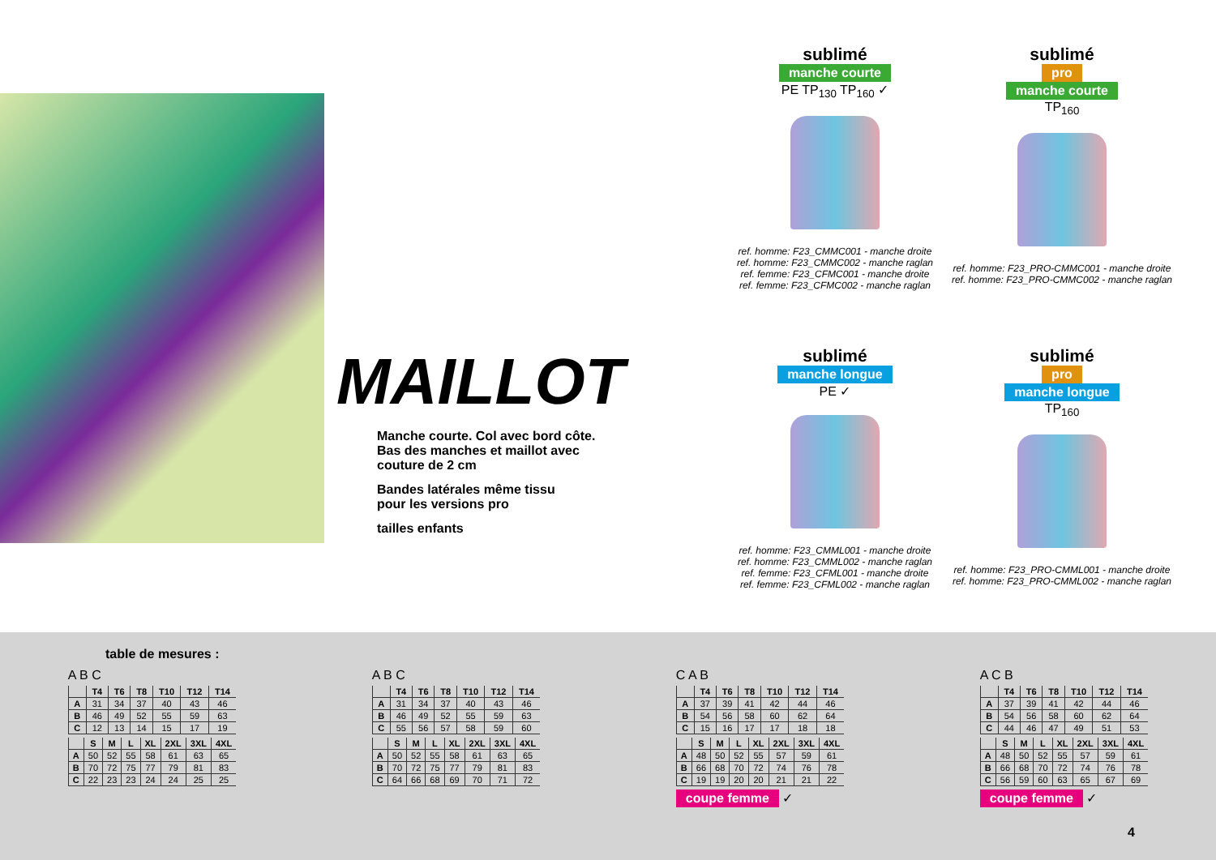MAILLOT
Manche courte. Col avec bord côte.
Bas des manches et maillot avec
couture de 2 cm
Bandes latérales même tissu
pour les versions pro
tailles enfants
sublimé
manche courte
PE TP<sub>130</sub> TP<sub>160</sub> ✓
ref. homme: F23_CMMC001 - manche droite
ref. homme: F23_CMMC002 - manche raglan
ref. femme: F23_CFMC001 - manche droite
ref. femme: F23_CFMC002 - manche raglan
sublimé
pro
manche courte
TP<sub>160</sub>
ref. homme: F23_PRO-CMMC001 - manche droite
ref. homme: F23_PRO-CMMC002 - manche raglan
sublimé
manche longue
PE ✓
ref. homme: F23_CMML001 - manche droite
ref. homme: F23_CMML002 - manche raglan
ref. femme: F23_CFML001 - manche droite
ref. femme: F23_CFML002 - manche raglan
sublimé
pro
manche longue
TP<sub>160</sub>
ref. homme: F23_PRO-CMML001 - manche droite
ref. homme: F23_PRO-CMML002 - manche raglan
table de mesures :
A B C
| | T4 | T6 | T8 | T10 | T12 | T14 |
| --- | --- | --- | --- | --- | --- | --- |
| A | 31 | 34 | 37 | 40 | 43 | 46 |
| B | 46 | 49 | 52 | 55 | 59 | 63 |
| C | 12 | 13 | 14 | 15 | 17 | 19 |
| | S | M | L | XL | 2XL | 3XL | 4XL |
| --- | --- | --- | --- | --- | --- | --- | --- |
| A | 50 | 52 | 55 | 58 | 61 | 63 | 65 |
| B | 70 | 72 | 75 | 77 | 79 | 81 | 83 |
| C | 22 | 23 | 23 | 24 | 24 | 25 | 25 |
A B C
| | T4 | T6 | T8 | T10 | T12 | T14 |
| --- | --- | --- | --- | --- | --- | --- |
| A | 31 | 34 | 37 | 40 | 43 | 46 |
| B | 46 | 49 | 52 | 55 | 59 | 63 |
| C | 55 | 56 | 57 | 58 | 59 | 60 |
| | S | M | L | XL | 2XL | 3XL | 4XL |
| --- | --- | --- | --- | --- | --- | --- | --- |
| A | 50 | 52 | 55 | 58 | 61 | 63 | 65 |
| B | 70 | 72 | 75 | 77 | 79 | 81 | 83 |
| C | 64 | 66 | 68 | 69 | 70 | 71 | 72 |
C A B
| | T4 | T6 | T8 | T10 | T12 | T14 |
| --- | --- | --- | --- | --- | --- | --- |
| A | 37 | 39 | 41 | 42 | 44 | 46 |
| B | 54 | 56 | 58 | 60 | 62 | 64 |
| C | 15 | 16 | 17 | 17 | 18 | 18 |
| | S | M | L | XL | 2XL | 3XL | 4XL |
| --- | --- | --- | --- | --- | --- | --- | --- |
| A | 48 | 50 | 52 | 55 | 57 | 59 | 61 |
| B | 66 | 68 | 70 | 72 | 74 | 76 | 78 |
| C | 19 | 19 | 20 | 20 | 21 | 21 | 22 |
coupe femme ✓
A C B
| | T4 | T6 | T8 | T10 | T12 | T14 |
| --- | --- | --- | --- | --- | --- | --- |
| A | 37 | 39 | 41 | 42 | 44 | 46 |
| B | 54 | 56 | 58 | 60 | 62 | 64 |
| C | 44 | 46 | 47 | 49 | 51 | 53 |
| | S | M | L | XL | 2XL | 3XL | 4XL |
| --- | --- | --- | --- | --- | --- | --- | --- |
| A | 48 | 50 | 52 | 55 | 57 | 59 | 61 |
| B | 66 | 68 | 70 | 72 | 74 | 76 | 78 |
| C | 56 | 59 | 60 | 63 | 65 | 67 | 69 |
coupe femme ✓
4